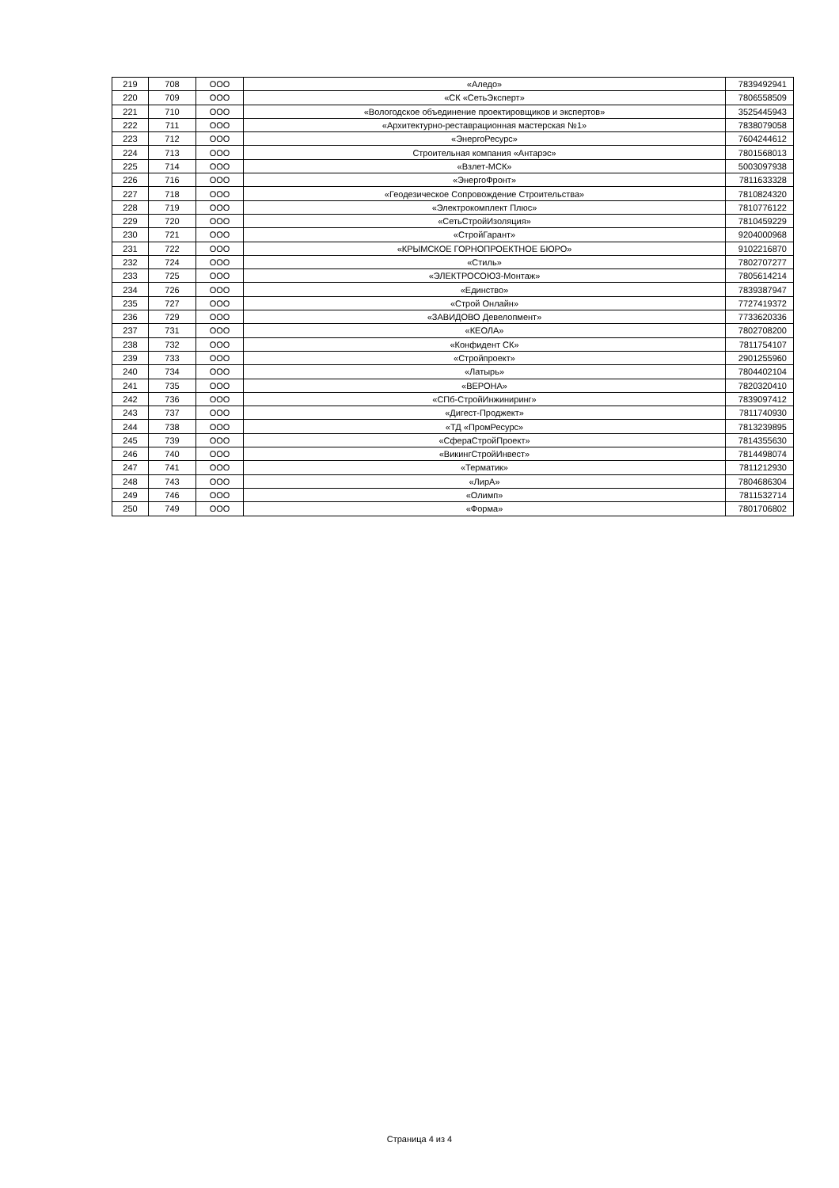| 219 | 708 | ООО | «Аледо» | 7839492941 |
| 220 | 709 | ООО | «СК «СетьЭксперт» | 7806558509 |
| 221 | 710 | ООО | «Вологодское объединение проектировщиков и экспертов» | 3525445943 |
| 222 | 711 | ООО | «Архитектурно-реставрационная мастерская №1» | 7838079058 |
| 223 | 712 | ООО | «ЭнергоРесурс» | 7604244612 |
| 224 | 713 | ООО | Строительная компания «Антарэс» | 7801568013 |
| 225 | 714 | ООО | «Взлет-МСК» | 5003097938 |
| 226 | 716 | ООО | «ЭнергоФронт» | 7811633328 |
| 227 | 718 | ООО | «Геодезическое Сопровождение Строительства» | 7810824320 |
| 228 | 719 | ООО | «Электрокомплект Плюс» | 7810776122 |
| 229 | 720 | ООО | «СетьСтройИзоляция» | 7810459229 |
| 230 | 721 | ООО | «СтройГарант» | 9204000968 |
| 231 | 722 | ООО | «КРЫМСКОЕ ГОРНОПРОЕКТНОЕ БЮРО» | 9102216870 |
| 232 | 724 | ООО | «Стиль» | 7802707277 |
| 233 | 725 | ООО | «ЭЛЕКТРОСОЮЗ-Монтаж» | 7805614214 |
| 234 | 726 | ООО | «Единство» | 7839387947 |
| 235 | 727 | ООО | «Строй Онлайн» | 7727419372 |
| 236 | 729 | ООО | «ЗАВИДОВО Девелопмент» | 7733620336 |
| 237 | 731 | ООО | «КЕОЛА» | 7802708200 |
| 238 | 732 | ООО | «Конфидент СК» | 7811754107 |
| 239 | 733 | ООО | «Стройпроект» | 2901255960 |
| 240 | 734 | ООО | «Латырь» | 7804402104 |
| 241 | 735 | ООО | «ВЕРОНА» | 7820320410 |
| 242 | 736 | ООО | «СПб-СтройИнжиниринг» | 7839097412 |
| 243 | 737 | ООО | «Дигест-Проджект» | 7811740930 |
| 244 | 738 | ООО | «ТД «ПромРесурс» | 7813239895 |
| 245 | 739 | ООО | «СфераСтройПроект» | 7814355630 |
| 246 | 740 | ООО | «ВикингСтройИнвест» | 7814498074 |
| 247 | 741 | ООО | «Терматик» | 7811212930 |
| 248 | 743 | ООО | «ЛирА» | 7804686304 |
| 249 | 746 | ООО | «Олимп» | 7811532714 |
| 250 | 749 | ООО | «Форма» | 7801706802 |
Страница 4 из 4